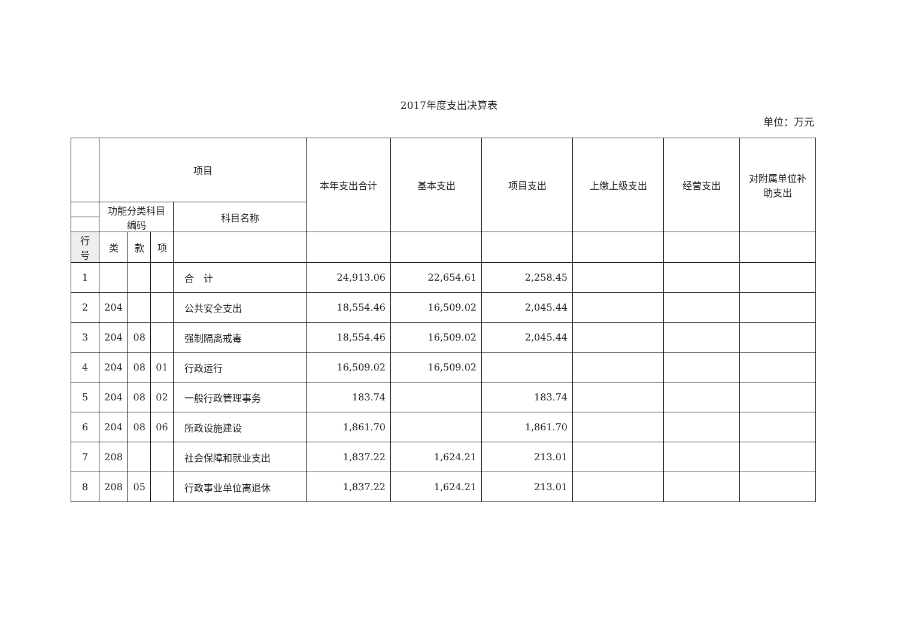2017年度支出决算表
单位：万元
| | 项目 | | | | 本年支出合计 | 基本支出 | 项目支出 | 上缴上级支出 | 经营支出 | 对附属单位补助支出 |
| --- | --- | --- | --- | --- | --- | --- | --- | --- | --- | --- |
| | 功能分类科目编码 | | | 科目名称 | | | | | | |
| 行号 | 类 | 款 | 项 | | | | | | | |
| 1 | | | | 合 计 | 24,913.06 | 22,654.61 | 2,258.45 | | | |
| 2 | 204 | | | 公共安全支出 | 18,554.46 | 16,509.02 | 2,045.44 | | | |
| 3 | 204 | 08 | | 强制隔离戒毒 | 18,554.46 | 16,509.02 | 2,045.44 | | | |
| 4 | 204 | 08 | 01 | 行政运行 | 16,509.02 | 16,509.02 | | | | |
| 5 | 204 | 08 | 02 | 一般行政管理事务 | 183.74 | | 183.74 | | | |
| 6 | 204 | 08 | 06 | 所政设施建设 | 1,861.70 | | 1,861.70 | | | |
| 7 | 208 | | | 社会保障和就业支出 | 1,837.22 | 1,624.21 | 213.01 | | | |
| 8 | 208 | 05 | | 行政事业单位离退休 | 1,837.22 | 1,624.21 | 213.01 | | | |